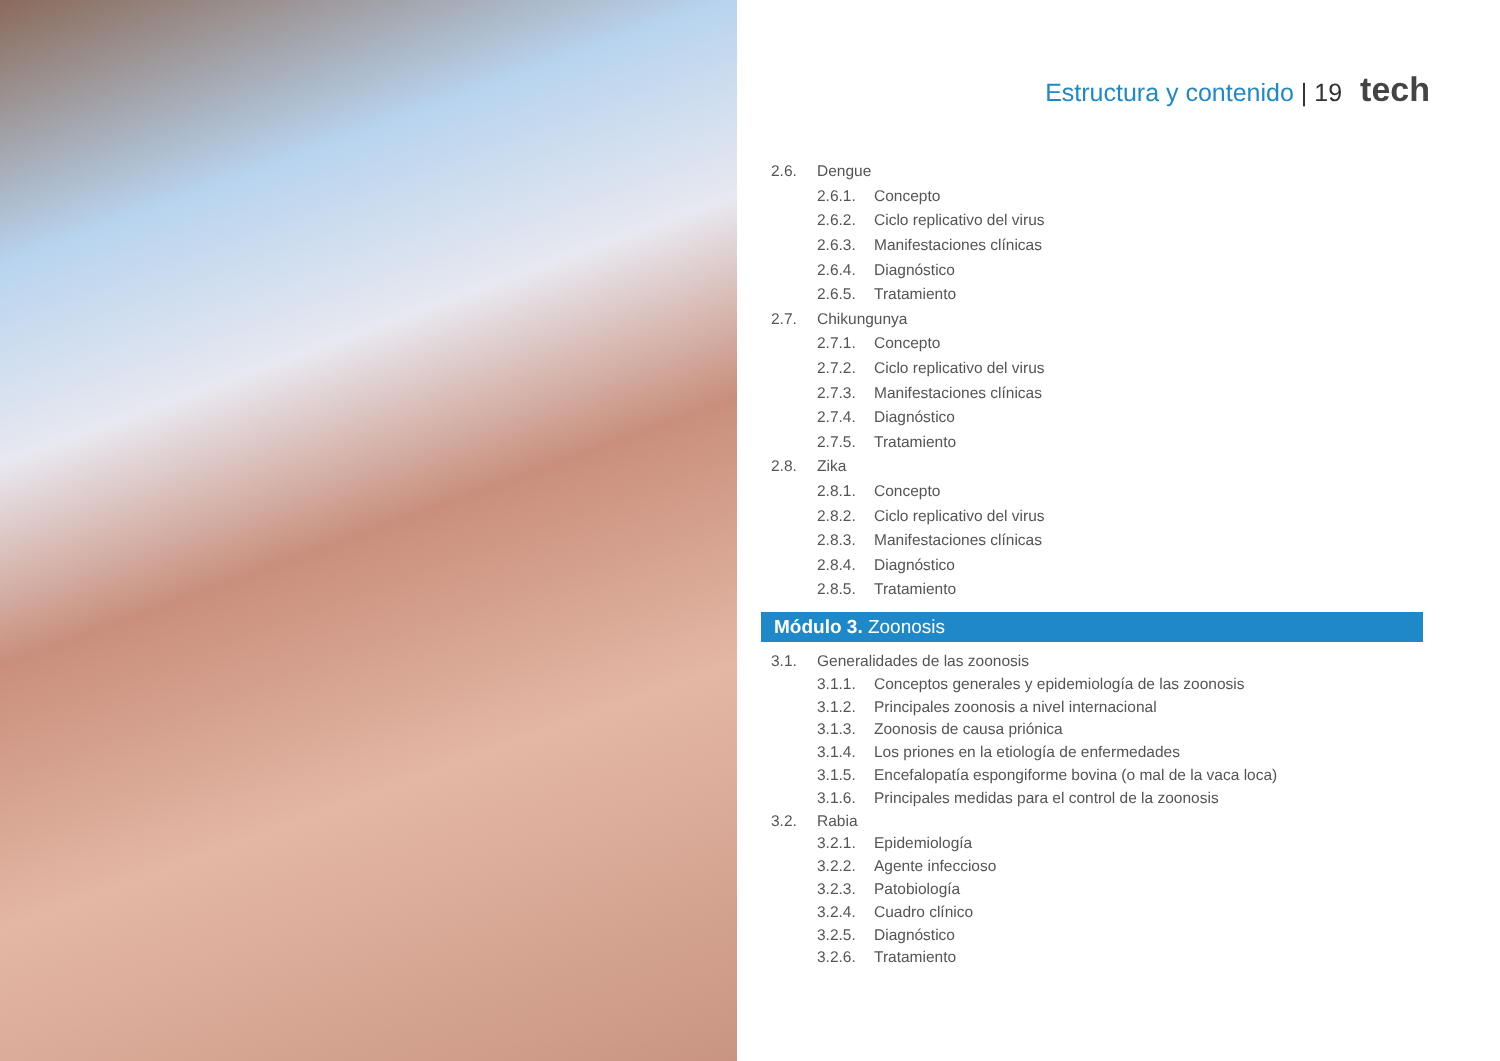Estructura y contenido | 19 tech
2.6. Dengue
2.6.1. Concepto
2.6.2. Ciclo replicativo del virus
2.6.3. Manifestaciones clínicas
2.6.4. Diagnóstico
2.6.5. Tratamiento
2.7. Chikungunya
2.7.1. Concepto
2.7.2. Ciclo replicativo del virus
2.7.3. Manifestaciones clínicas
2.7.4. Diagnóstico
2.7.5. Tratamiento
2.8. Zika
2.8.1. Concepto
2.8.2. Ciclo replicativo del virus
2.8.3. Manifestaciones clínicas
2.8.4. Diagnóstico
2.8.5. Tratamiento
Módulo 3. Zoonosis
3.1. Generalidades de las zoonosis
3.1.1. Conceptos generales y epidemiología de las zoonosis
3.1.2. Principales zoonosis a nivel internacional
3.1.3. Zoonosis de causa priónica
3.1.4. Los priones en la etiología de enfermedades
3.1.5. Encefalopatía espongiforme bovina (o mal de la vaca loca)
3.1.6. Principales medidas para el control de la zoonosis
3.2. Rabia
3.2.1. Epidemiología
3.2.2. Agente infeccioso
3.2.3. Patobiología
3.2.4. Cuadro clínico
3.2.5. Diagnóstico
3.2.6. Tratamiento